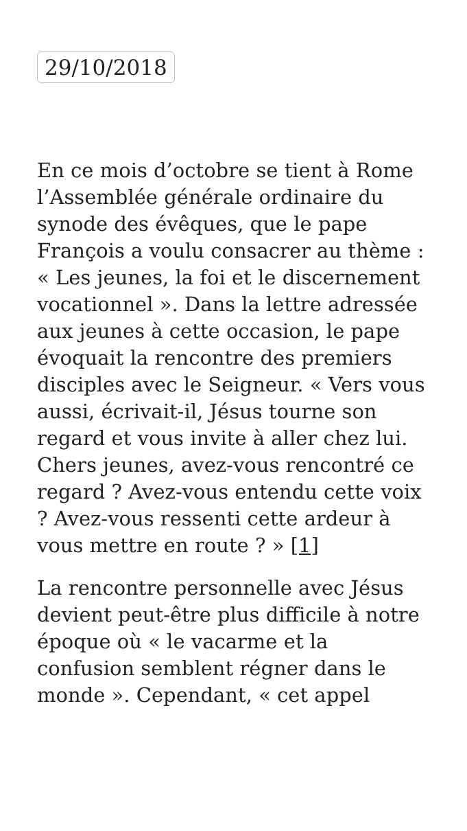29/10/2018
En ce mois d’octobre se tient à Rome l’Assemblée générale ordinaire du synode des évêques, que le pape François a voulu consacrer au thème : « Les jeunes, la foi et le discernement vocationnel ». Dans la lettre adressée aux jeunes à cette occasion, le pape évoquait la rencontre des premiers disciples avec le Seigneur. « Vers vous aussi, écrivait-il, Jésus tourne son regard et vous invite à aller chez lui. Chers jeunes, avez-vous rencontré ce regard ? Avez-vous entendu cette voix ? Avez-vous ressenti cette ardeur à vous mettre en route ? » [1]
La rencontre personnelle avec Jésus devient peut-être plus difficile à notre époque où « le vacarme et la confusion semblent régner dans le monde ». Cependant, « cet appel